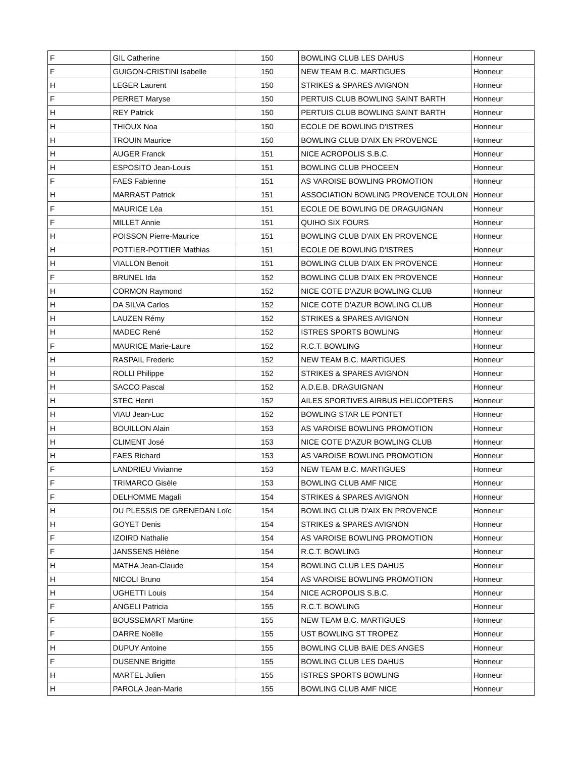| F | GIL Catherine | 150 | BOWLING CLUB LES DAHUS | Honneur |
| F | GUIGON-CRISTINI Isabelle | 150 | NEW TEAM B.C. MARTIGUES | Honneur |
| H | LEGER Laurent | 150 | STRIKES & SPARES AVIGNON | Honneur |
| F | PERRET Maryse | 150 | PERTUIS CLUB BOWLING SAINT BARTH | Honneur |
| H | REY Patrick | 150 | PERTUIS CLUB BOWLING SAINT BARTH | Honneur |
| H | THIOUX Noa | 150 | ECOLE DE BOWLING D'ISTRES | Honneur |
| H | TROUIN Maurice | 150 | BOWLING CLUB D'AIX EN PROVENCE | Honneur |
| H | AUGER Franck | 151 | NICE ACROPOLIS S.B.C. | Honneur |
| H | ESPOSITO Jean-Louis | 151 | BOWLING CLUB PHOCEEN | Honneur |
| F | FAES Fabienne | 151 | AS VAROISE BOWLING PROMOTION | Honneur |
| H | MARRAST Patrick | 151 | ASSOCIATION BOWLING PROVENCE TOULON | Honneur |
| F | MAURICE Léa | 151 | ECOLE DE BOWLING DE DRAGUIGNAN | Honneur |
| F | MILLET Annie | 151 | QUIHO SIX FOURS | Honneur |
| H | POISSON Pierre-Maurice | 151 | BOWLING CLUB D'AIX EN PROVENCE | Honneur |
| H | POTTIER-POTTIER Mathias | 151 | ECOLE DE BOWLING D'ISTRES | Honneur |
| H | VIALLON Benoit | 151 | BOWLING CLUB D'AIX EN PROVENCE | Honneur |
| F | BRUNEL Ida | 152 | BOWLING CLUB D'AIX EN PROVENCE | Honneur |
| H | CORMON Raymond | 152 | NICE COTE D'AZUR BOWLING CLUB | Honneur |
| H | DA SILVA Carlos | 152 | NICE COTE D'AZUR BOWLING CLUB | Honneur |
| H | LAUZEN Rémy | 152 | STRIKES & SPARES AVIGNON | Honneur |
| H | MADEC René | 152 | ISTRES SPORTS BOWLING | Honneur |
| F | MAURICE Marie-Laure | 152 | R.C.T. BOWLING | Honneur |
| H | RASPAIL Frederic | 152 | NEW TEAM B.C. MARTIGUES | Honneur |
| H | ROLLI Philippe | 152 | STRIKES & SPARES AVIGNON | Honneur |
| H | SACCO Pascal | 152 | A.D.E.B. DRAGUIGNAN | Honneur |
| H | STEC Henri | 152 | AILES SPORTIVES AIRBUS HELICOPTERS | Honneur |
| H | VIAU Jean-Luc | 152 | BOWLING STAR LE PONTET | Honneur |
| H | BOUILLON Alain | 153 | AS VAROISE BOWLING PROMOTION | Honneur |
| H | CLIMENT José | 153 | NICE COTE D'AZUR BOWLING CLUB | Honneur |
| H | FAES Richard | 153 | AS VAROISE BOWLING PROMOTION | Honneur |
| F | LANDRIEU Vivianne | 153 | NEW TEAM B.C. MARTIGUES | Honneur |
| F | TRIMARCO Gisèle | 153 | BOWLING CLUB AMF NICE | Honneur |
| F | DELHOMME Magali | 154 | STRIKES & SPARES AVIGNON | Honneur |
| H | DU PLESSIS DE GRENEDAN Loïc | 154 | BOWLING CLUB D'AIX EN PROVENCE | Honneur |
| H | GOYET Denis | 154 | STRIKES & SPARES AVIGNON | Honneur |
| F | IZOIRD Nathalie | 154 | AS VAROISE BOWLING PROMOTION | Honneur |
| F | JANSSENS Hélène | 154 | R.C.T. BOWLING | Honneur |
| H | MATHA Jean-Claude | 154 | BOWLING CLUB LES DAHUS | Honneur |
| H | NICOLI Bruno | 154 | AS VAROISE BOWLING PROMOTION | Honneur |
| H | UGHETTI Louis | 154 | NICE ACROPOLIS S.B.C. | Honneur |
| F | ANGELI Patricia | 155 | R.C.T. BOWLING | Honneur |
| F | BOUSSEMART Martine | 155 | NEW TEAM B.C. MARTIGUES | Honneur |
| F | DARRE Noëlle | 155 | UST BOWLING ST TROPEZ | Honneur |
| H | DUPUY Antoine | 155 | BOWLING CLUB BAIE DES ANGES | Honneur |
| F | DUSENNE Brigitte | 155 | BOWLING CLUB LES DAHUS | Honneur |
| H | MARTEL Julien | 155 | ISTRES SPORTS BOWLING | Honneur |
| H | PAROLA Jean-Marie | 155 | BOWLING CLUB AMF NICE | Honneur |